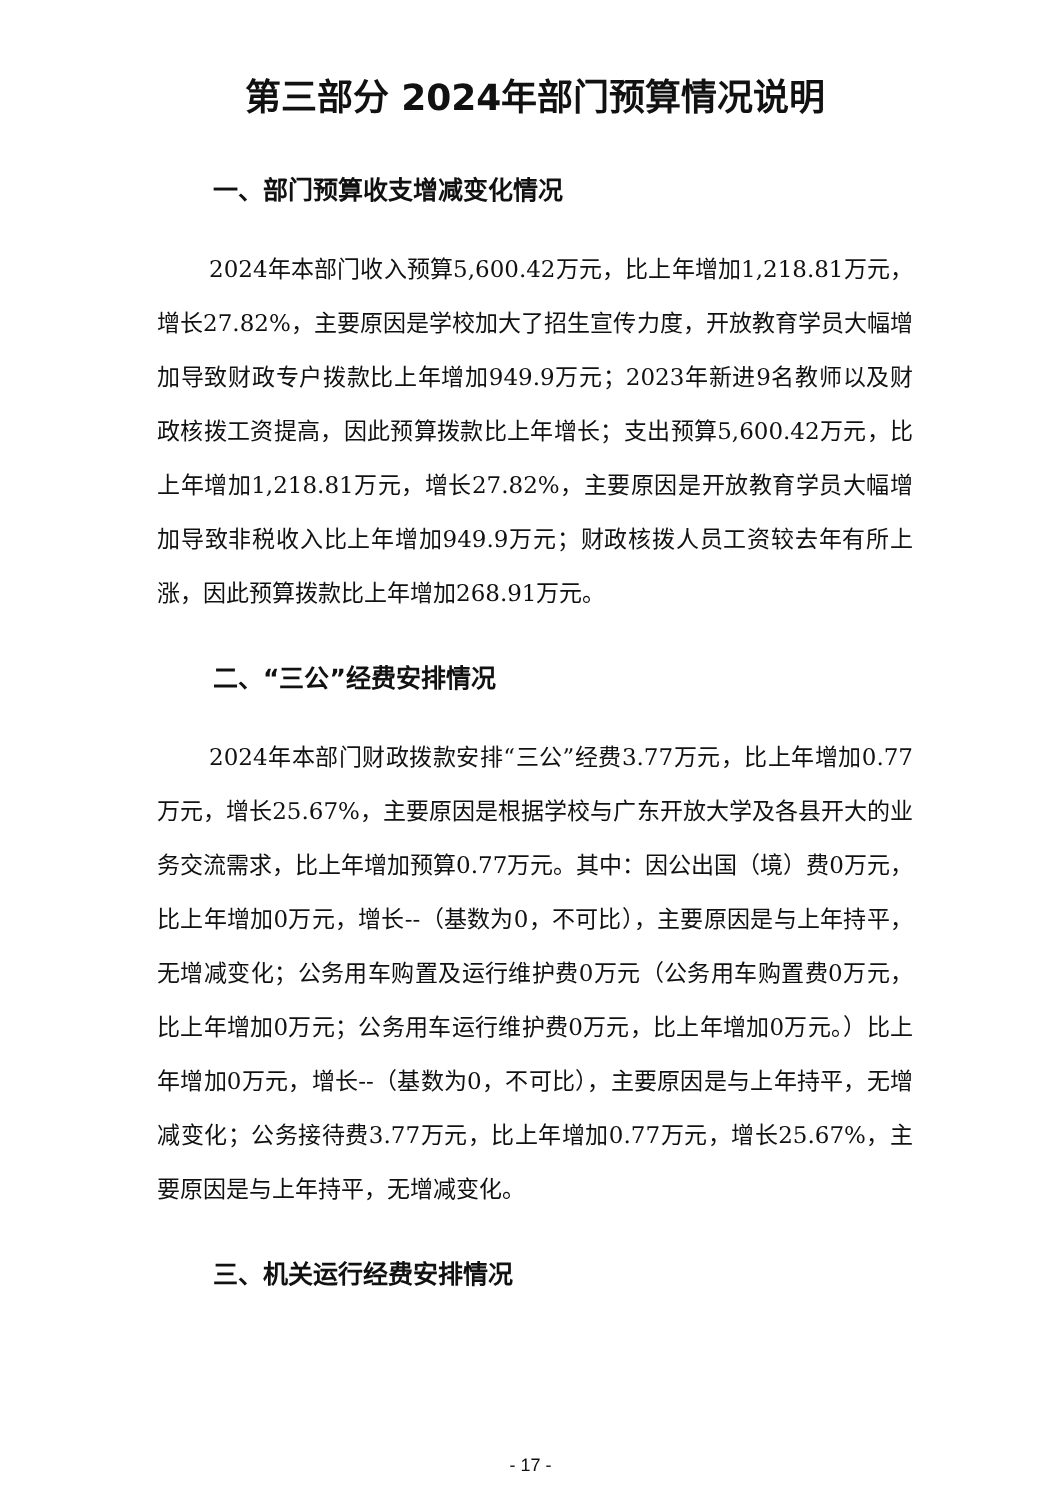第三部分 2024年部门预算情况说明
一、部门预算收支增减变化情况
2024年本部门收入预算5,600.42万元，比上年增加1,218.81万元，增长27.82%，主要原因是学校加大了招生宣传力度，开放教育学员大幅增加导致财政专户拨款比上年增加949.9万元；2023年新进9名教师以及财政核拨工资提高，因此预算拨款比上年增长；支出预算5,600.42万元，比上年增加1,218.81万元，增长27.82%，主要原因是开放教育学员大幅增加导致非税收入比上年增加949.9万元；财政核拨人员工资较去年有所上涨，因此预算拨款比上年增加268.91万元。
二、“三公”经费安排情况
2024年本部门财政拨款安排“三公”经费3.77万元，比上年增加0.77万元，增长25.67%，主要原因是根据学校与广东开放大学及各县开大的业务交流需求，比上年增加预算0.77万元。其中：因公出国（境）费0万元，比上年增加0万元，增长--（基数为0，不可比），主要原因是与上年持平，无增减变化；公务用车购置及运行维护费0万元（公务用车购置费0万元，比上年增加0万元；公务用车运行维护费0万元，比上年增加0万元。）比上年增加0万元，增长--（基数为0，不可比），主要原因是与上年持平，无增减变化；公务接待费3.77万元，比上年增加0.77万元，增长25.67%，主要原因是与上年持平，无增减变化。
三、机关运行经费安排情况
- 17 -